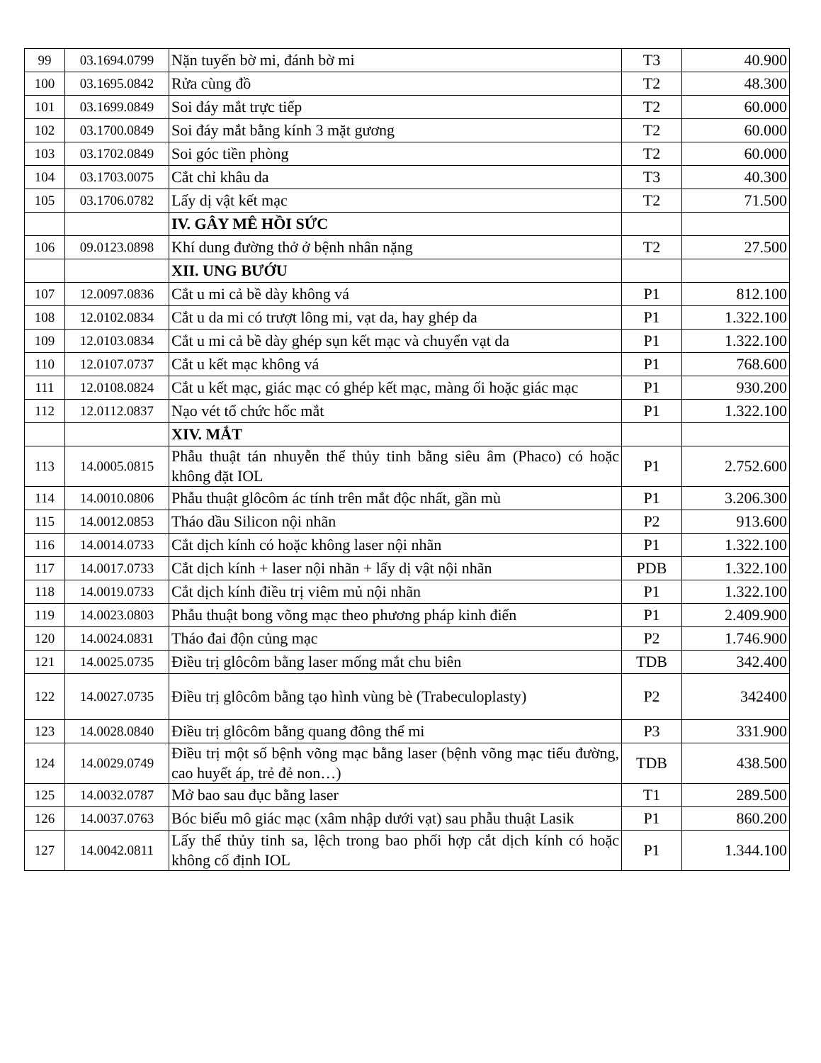| 99 | 03.1694.0799 | Nặn tuyến bờ mi, đánh bờ mi | T3 | 40.900 |
| 100 | 03.1695.0842 | Rửa cùng đồ | T2 | 48.300 |
| 101 | 03.1699.0849 | Soi đáy mắt trực tiếp | T2 | 60.000 |
| 102 | 03.1700.0849 | Soi đáy mắt bằng kính 3 mặt gương | T2 | 60.000 |
| 103 | 03.1702.0849 | Soi góc tiền phòng | T2 | 60.000 |
| 104 | 03.1703.0075 | Cắt chỉ khâu da | T3 | 40.300 |
| 105 | 03.1706.0782 | Lấy dị vật kết mạc | T2 | 71.500 |
| | | IV. GÂY MÊ HỒI SỨC | | |
| 106 | 09.0123.0898 | Khí dung đường thở ở bệnh nhân nặng | T2 | 27.500 |
| | | XII. UNG BƯỚU | | |
| 107 | 12.0097.0836 | Cắt u mi cả bề dày không vá | P1 | 812.100 |
| 108 | 12.0102.0834 | Cắt u da mi có trượt lông mi, vạt da, hay ghép da | P1 | 1.322.100 |
| 109 | 12.0103.0834 | Cắt u mi cả bề dày ghép sụn kết mạc và chuyển vạt da | P1 | 1.322.100 |
| 110 | 12.0107.0737 | Cắt u kết mạc không vá | P1 | 768.600 |
| 111 | 12.0108.0824 | Cắt u kết mạc, giác mạc có ghép kết mạc, màng ối hoặc giác mạc | P1 | 930.200 |
| 112 | 12.0112.0837 | Nạo vét tổ chức hốc mắt | P1 | 1.322.100 |
| | | XIV. MẮT | | |
| 113 | 14.0005.0815 | Phẫu thuật tán nhuyễn thể thủy tinh bằng siêu âm (Phaco) có hoặc không đặt IOL | P1 | 2.752.600 |
| 114 | 14.0010.0806 | Phẫu thuật glôcôm ác tính trên mắt độc nhất, gần mù | P1 | 3.206.300 |
| 115 | 14.0012.0853 | Tháo dầu Silicon nội nhãn | P2 | 913.600 |
| 116 | 14.0014.0733 | Cắt dịch kính có hoặc không laser nội nhãn | P1 | 1.322.100 |
| 117 | 14.0017.0733 | Cắt dịch kính + laser nội nhãn + lấy dị vật nội nhãn | PDB | 1.322.100 |
| 118 | 14.0019.0733 | Cắt dịch kính điều trị viêm mủ nội nhãn | P1 | 1.322.100 |
| 119 | 14.0023.0803 | Phẫu thuật bong võng mạc theo phương pháp kinh điển | P1 | 2.409.900 |
| 120 | 14.0024.0831 | Tháo đai độn củng mạc | P2 | 1.746.900 |
| 121 | 14.0025.0735 | Điều trị glôcôm bằng laser mống mắt chu biên | TDB | 342.400 |
| 122 | 14.0027.0735 | Điều trị glôcôm bằng tạo hình vùng bè (Trabeculoplasty) | P2 | 342400 |
| 123 | 14.0028.0840 | Điều trị glôcôm bằng quang đông thể mi | P3 | 331.900 |
| 124 | 14.0029.0749 | Điều trị một số bệnh võng mạc bằng laser (bệnh võng mạc tiểu đường, cao huyết áp, trẻ đẻ non…) | TDB | 438.500 |
| 125 | 14.0032.0787 | Mở bao sau đục bằng laser | T1 | 289.500 |
| 126 | 14.0037.0763 | Bóc biểu mô giác mạc (xâm nhập dưới vạt) sau phẫu thuật Lasik | P1 | 860.200 |
| 127 | 14.0042.0811 | Lấy thể thủy tinh sa, lệch trong bao phối hợp cắt dịch kính có hoặc không cố định IOL | P1 | 1.344.100 |